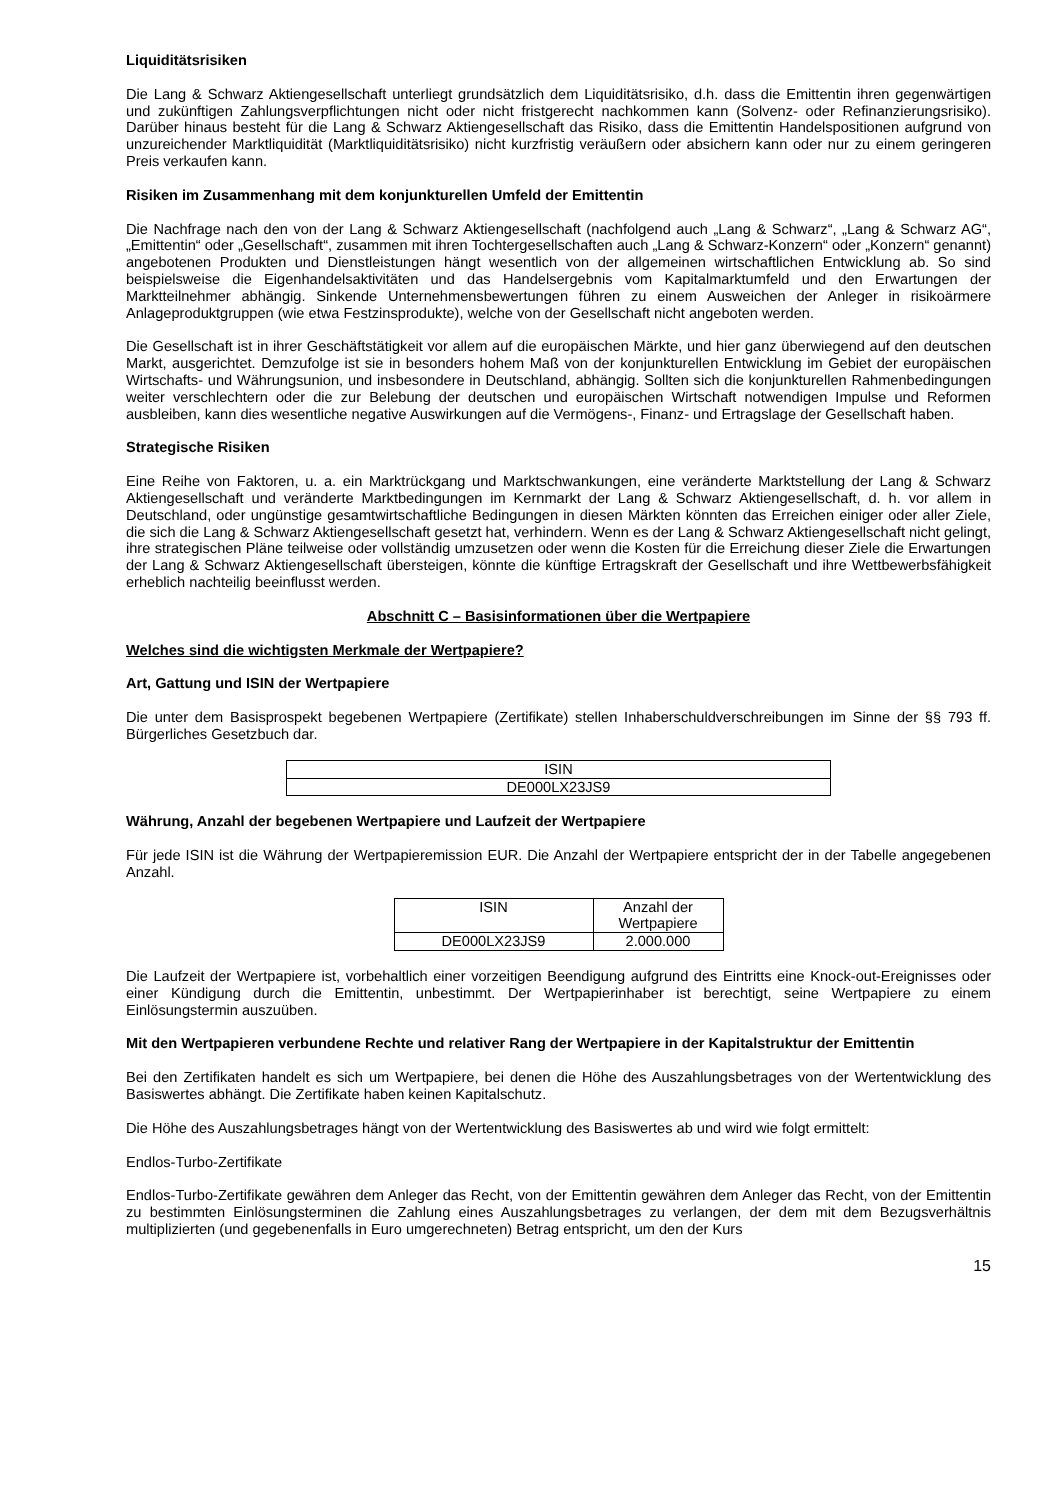Liquiditätsrisiken
Die Lang & Schwarz Aktiengesellschaft unterliegt grundsätzlich dem Liquiditätsrisiko, d.h. dass die Emittentin ihren gegenwärtigen und zukünftigen Zahlungsverpflichtungen nicht oder nicht fristgerecht nachkommen kann (Solvenz- oder Refinanzierungsrisiko). Darüber hinaus besteht für die Lang & Schwarz Aktiengesellschaft das Risiko, dass die Emittentin Handelspositionen aufgrund von unzureichender Marktliquidität (Marktliquiditätsrisiko) nicht kurzfristig veräußern oder absichern kann oder nur zu einem geringeren Preis verkaufen kann.
Risiken im Zusammenhang mit dem konjunkturellen Umfeld der Emittentin
Die Nachfrage nach den von der Lang & Schwarz Aktiengesellschaft (nachfolgend auch „Lang & Schwarz“, „Lang & Schwarz AG“, „Emittentin“ oder „Gesellschaft“, zusammen mit ihren Tochtergesellschaften auch „Lang & Schwarz-Konzern“ oder „Konzern“ genannt) angebotenen Produkten und Dienstleistungen hängt wesentlich von der allgemeinen wirtschaftlichen Entwicklung ab. So sind beispielsweise die Eigenhandelsaktivitäten und das Handelsergebnis vom Kapitalmarktumfeld und den Erwartungen der Marktteilnehmer abhängig. Sinkende Unternehmensbewertungen führen zu einem Ausweichen der Anleger in risikoärmere Anlageproduktgruppen (wie etwa Festzinsprodukte), welche von der Gesellschaft nicht angeboten werden.
Die Gesellschaft ist in ihrer Geschäftstätigkeit vor allem auf die europäischen Märkte, und hier ganz überwiegend auf den deutschen Markt, ausgerichtet. Demzufolge ist sie in besonders hohem Maß von der konjunkturellen Entwicklung im Gebiet der europäischen Wirtschafts- und Währungsunion, und insbesondere in Deutschland, abhängig. Sollten sich die konjunkturellen Rahmenbedingungen weiter verschlechtern oder die zur Belebung der deutschen und europäischen Wirtschaft notwendigen Impulse und Reformen ausbleiben, kann dies wesentliche negative Auswirkungen auf die Vermögens-, Finanz- und Ertragslage der Gesellschaft haben.
Strategische Risiken
Eine Reihe von Faktoren, u. a. ein Marktrückgang und Marktschwankungen, eine veränderte Marktstellung der Lang & Schwarz Aktiengesellschaft und veränderte Marktbedingungen im Kernmarkt der Lang & Schwarz Aktiengesellschaft, d. h. vor allem in Deutschland, oder ungünstige gesamtwirtschaftliche Bedingungen in diesen Märkten könnten das Erreichen einiger oder aller Ziele, die sich die Lang & Schwarz Aktiengesellschaft gesetzt hat, verhindern. Wenn es der Lang & Schwarz Aktiengesellschaft nicht gelingt, ihre strategischen Pläne teilweise oder vollständig umzusetzen oder wenn die Kosten für die Erreichung dieser Ziele die Erwartungen der Lang & Schwarz Aktiengesellschaft übersteigen, könnte die künftige Ertragskraft der Gesellschaft und ihre Wettbewerbsfähigkeit erheblich nachteilig beeinflusst werden.
Abschnitt C – Basisinformationen über die Wertpapiere
Welches sind die wichtigsten Merkmale der Wertpapiere?
Art, Gattung und ISIN der Wertpapiere
Die unter dem Basisprospekt begebenen Wertpapiere (Zertifikate) stellen Inhaberschuldverschreibungen im Sinne der §§ 793 ff. Bürgerliches Gesetzbuch dar.
| ISIN |
| --- |
| DE000LX23JS9 |
Währung, Anzahl der begebenen Wertpapiere und Laufzeit der Wertpapiere
Für jede ISIN ist die Währung der Wertpapieremission EUR. Die Anzahl der Wertpapiere entspricht der in der Tabelle angegebenen Anzahl.
| ISIN | Anzahl der Wertpapiere |
| --- | --- |
| DE000LX23JS9 | 2.000.000 |
Die Laufzeit der Wertpapiere ist, vorbehaltlich einer vorzeitigen Beendigung aufgrund des Eintritts eine Knock-out-Ereignisses oder einer Kündigung durch die Emittentin, unbestimmt. Der Wertpapierinhaber ist berechtigt, seine Wertpapiere zu einem Einlösungstermin auszuüben.
Mit den Wertpapieren verbundene Rechte und relativer Rang der Wertpapiere in der Kapitalstruktur der Emittentin
Bei den Zertifikaten handelt es sich um Wertpapiere, bei denen die Höhe des Auszahlungsbetrages von der Wertentwicklung des Basiswertes abhängt. Die Zertifikate haben keinen Kapitalschutz.
Die Höhe des Auszahlungsbetrages hängt von der Wertentwicklung des Basiswertes ab und wird wie folgt ermittelt:
Endlos-Turbo-Zertifikate
Endlos-Turbo-Zertifikate gewähren dem Anleger das Recht, von der Emittentin gewähren dem Anleger das Recht, von der Emittentin zu bestimmten Einlösungsterminen die Zahlung eines Auszahlungsbetrages zu verlangen, der dem mit dem Bezugsverhältnis multiplizierten (und gegebenenfalls in Euro umgerechneten) Betrag entspricht, um den der Kurs
15